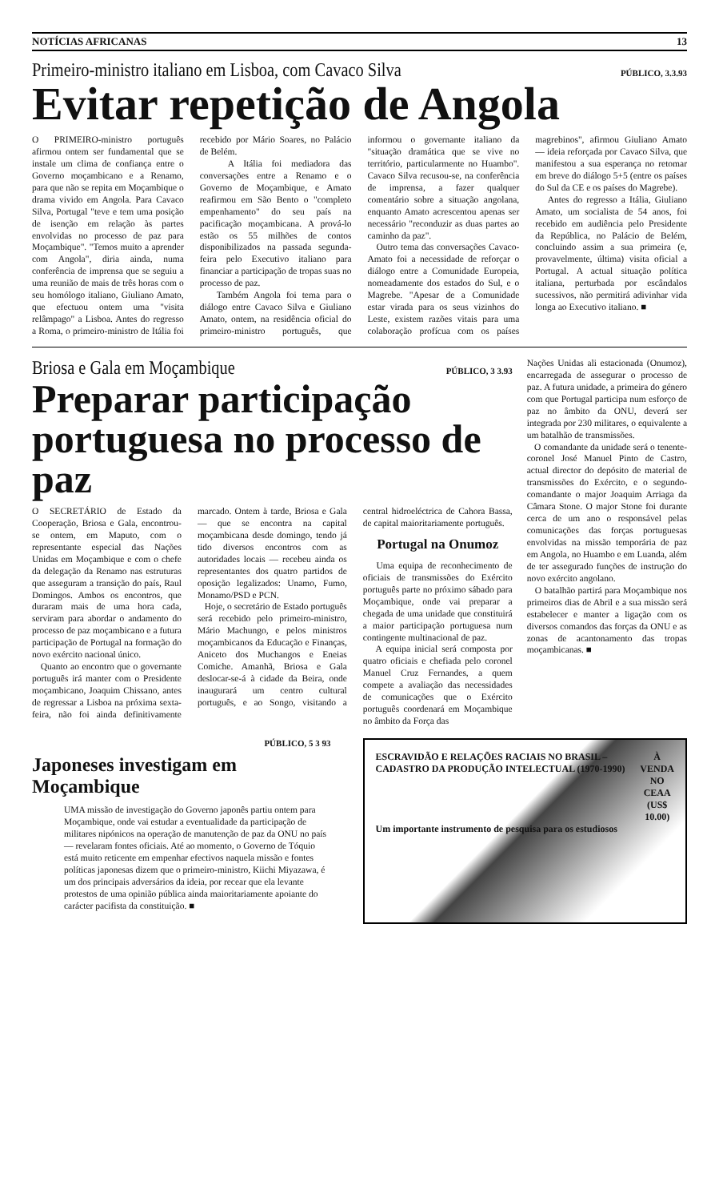NOTÍCIAS AFRICANAS 13
Primeiro-ministro italiano em Lisboa, com Cavaco Silva
PÚBLICO, 3.3.93
Evitar repetição de Angola
O PRIMEIRO-ministro português afirmou ontem ser fundamental que se instale um clima de confiança entre o Governo moçambicano e a Renamo, para que não se repita em Moçambique o drama vivido em Angola. Para Cavaco Silva, Portugal "teve e tem uma posição de isenção em relação às partes envolvidas no processo de paz para Moçambique". "Temos muito a aprender com Angola", diria ainda, numa conferência de imprensa que se seguiu a uma reunião de mais de três horas com o seu homólogo italiano, Giuliano Amato, que efectuou ontem uma "visita relâmpago" a Lisboa. Antes do regresso a Roma, o primeiro-ministro de Itália foi recebido por Mário Soares, no Palácio de Belém.
A Itália foi mediadora das conversações entre a Renamo e o Governo de Moçambique, e Amato reafirmou em São Bento o "completo empenhamento" do seu país na pacificação moçambicana. A prová-lo estão os 55 milhões de contos disponibilizados na passada segunda-feira pelo Executivo italiano para financiar a participação de tropas suas no processo de paz.
Também Angola foi tema para o diálogo entre Cavaco Silva e Giuliano Amato, ontem, na residência oficial do primeiro-ministro português, que informou o governante italiano da "situação dramática que se vive no território, particularmente no Huambo". Cavaco Silva recusou-se, na conferência de imprensa, a fazer qualquer comentário sobre a situação angolana, enquanto Amato acrescentou apenas ser necessário "reconduzir as duas partes ao caminho da paz".
Outro tema das conversações Cavaco-Amato foi a necessidade de reforçar o diálogo entre a Comunidade Europeia, nomeadamente dos estados do Sul, e o Magrebe. "Apesar de a Comunidade estar virada para os seus vizinhos do Leste, existem razões vitais para uma colaboração profícua com os países magrebinos", afirmou Giuliano Amato — ideia reforçada por Cavaco Silva, que manifestou a sua esperança no retomar em breve do diálogo 5+5 (entre os países do Sul da CE e os países do Magrebe).
Antes do regresso a Itália, Giuliano Amato, um socialista de 54 anos, foi recebido em audiência pelo Presidente da República, no Palácio de Belém, concluindo assim a sua primeira (e, provavelmente, última) visita oficial a Portugal. A actual situação política italiana, perturbada por escândalos sucessivos, não permitirá adivinhar vida longa ao Executivo italiano. ■
Briosa e Gala em Moçambique
PÚBLICO, 3 3.93
Preparar participação portuguesa no processo de paz
O SECRETÁRIO de Estado da Cooperação, Briosa e Gala, encontrou-se ontem, em Maputo, com o representante especial das Nações Unidas em Moçambique e com o chefe da delegação da Renamo nas estruturas que asseguram a transição do país, Raul Domingos. Ambos os encontros, que duraram mais de uma hora cada, serviram para abordar o andamento do processo de paz moçambicano e a futura participação de Portugal na formação do novo exército nacional único.
Quanto ao encontro que o governante português irá manter com o Presidente moçambicano, Joaquim Chissano, antes de regressar a Lisboa na próxima sexta-feira, não foi ainda definitivamente marcado. Ontem à tarde, Briosa e Gala — que se encontra na capital moçambicana desde domingo, tendo já tido diversos encontros com as autoridades locais — recebeu ainda os representantes dos quatro partidos de oposição legalizados: Unamo, Fumo, Monamo/PSD e PCN.
Hoje, o secretário de Estado português será recebido pelo primeiro-ministro, Mário Machungo, e pelos ministros moçambicanos da Educação e Finanças, Aniceto dos Muchangos e Eneias Comiche. Amanhã, Briosa e Gala deslocar-se-á à cidade da Beira, onde inaugurará um centro cultural português, e ao Songo, visitando a central hidroeléctrica de Cahora Bassa, de capital maioritariamente português.
Portugal na Onumoz
Uma equipa de reconhecimento de oficiais de transmissões do Exército português parte no próximo sábado para Moçambique, onde vai preparar a chegada de uma unidade que constituirá a maior participação portuguesa num contingente multinacional de paz.
A equipa inicial será composta por quatro oficiais e chefiada pelo coronel Manuel Cruz Fernandes, a quem compete a avaliação das necessidades de comunicações que o Exército português coordenará em Moçambique no âmbito da Força das
Nações Unidas ali estacionada (Onumoz), encarregada de assegurar o processo de paz. A futura unidade, a primeira do género com que Portugal participa num esforço de paz no âmbito da ONU, deverá ser integrada por 230 militares, o equivalente a um batalhão de transmissões.
O comandante da unidade será o tenente-coronel José Manuel Pinto de Castro, actual director do depósito de material de transmissões do Exército, e o segundo-comandante o major Joaquim Arriaga da Câmara Stone. O major Stone foi durante cerca de um ano o responsável pelas comunicações das forças portuguesas envolvidas na missão temporária de paz em Angola, no Huambo e em Luanda, além de ter assegurado funções de instrução do novo exército angolano.
O batalhão partirá para Moçambique nos primeiros dias de Abril e a sua missão será estabelecer e manter a ligação com os diversos comandos das forças da ONU e as zonas de acantonamento das tropas moçambicanas. ■
PÚBLICO, 5 3 93
Japoneses investigam em Moçambique
UMA missão de investigação do Governo japonês partiu ontem para Moçambique, onde vai estudar a eventualidade da participação de militares nipónicos na operação de manutenção de paz da ONU no país — revelaram fontes oficiais. Até ao momento, o Governo de Tóquio está muito reticente em empenhar efectivos naquela missão e fontes políticas japonesas dizem que o primeiro-ministro, Kiichi Miyazawa, é um dos principais adversários da ideia, por recear que ela levante protestos de uma opinião pública ainda maioritariamente apoiante do carácter pacifista da constituição. ■
ESCRAVIDÃO E RELAÇÕES RACIAIS NO BRASIL – CADASTRO DA PRODUÇÃO INTELECTUAL (1970-1990)
Um importante instrumento de pesquisa para os estudiosos
À VENDA
NO CEAA
(US$ 10.00)